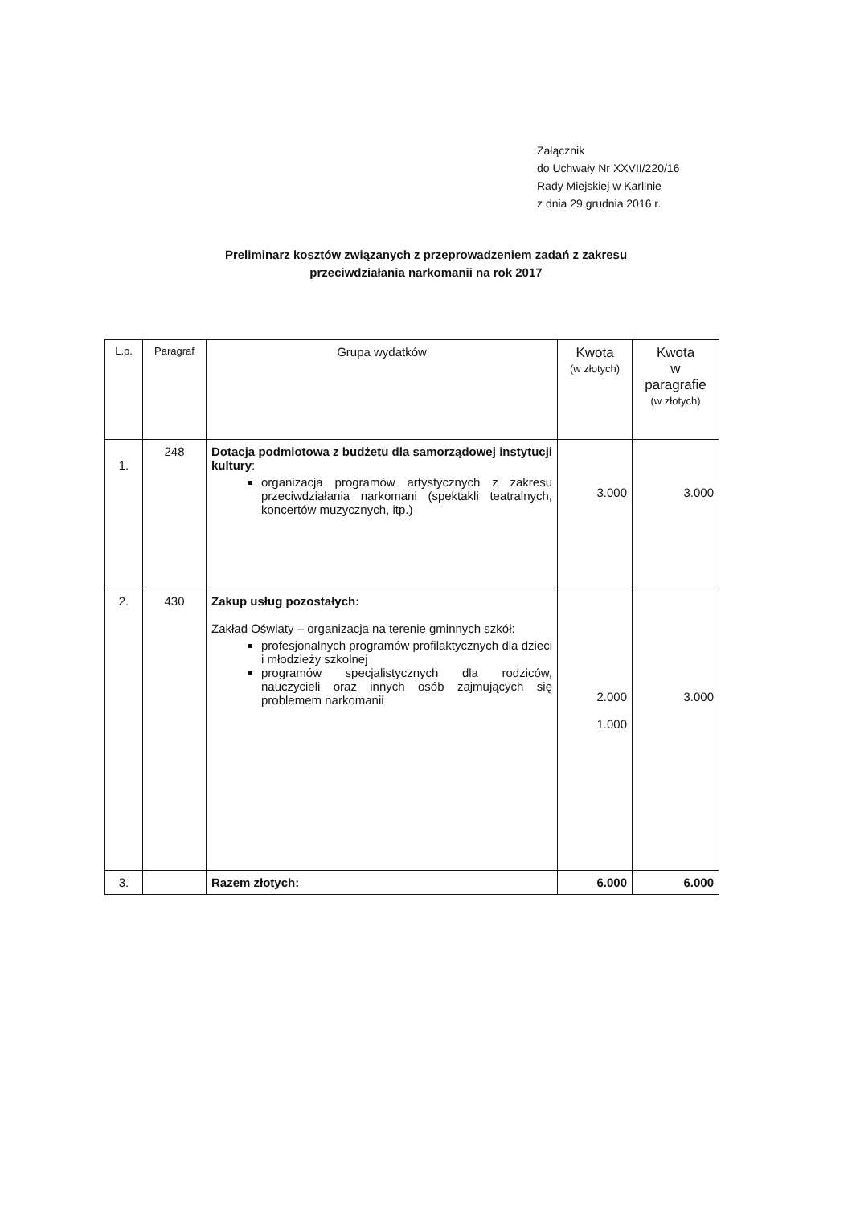Załącznik
do Uchwały Nr XXVII/220/16
Rady Miejskiej w Karlinie
z dnia 29 grudnia 2016 r.
Preliminarz kosztów związanych z przeprowadzeniem zadań z zakresu
przeciwdziałania narkomanii na rok 2017
| L.p. | Paragraf | Grupa wydatków | Kwota (w złotych) | Kwota w paragrafie (w złotych) |
| --- | --- | --- | --- | --- |
| 1. | 248 | Dotacja podmiotowa z budżetu dla samorządowej instytucji kultury : organizacja programów artystycznych z zakresu przeciwdziałania narkomani (spektakli teatralnych, koncertów muzycznych, itp.) | 3.000 | 3.000 |
| 2. | 430 | Zakup usług pozostałych: Zakład Oświaty – organizacja na terenie gminnych szkół: profesjonalnych programów profilaktycznych dla dzieci i młodzieży szkolnej programów specjalistycznych dla rodziców, nauczycieli oraz innych osób zajmujących się problemem narkomanii | 2.000 1.000 | 3.000 |
| 3. | | Razem złotych: | 6.000 | 6.000 |